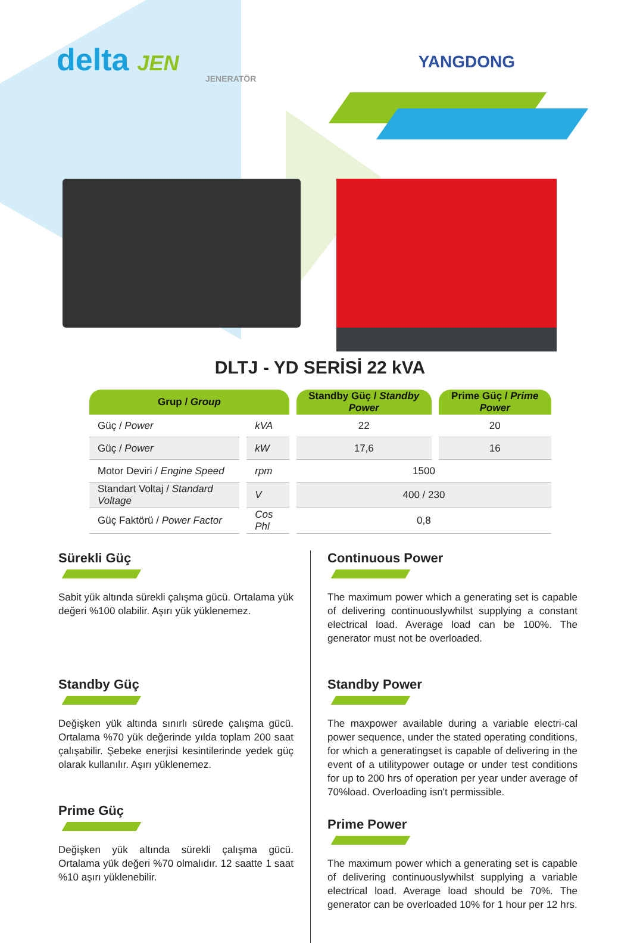delta JEN
JENERATÖR
YANGDONG
DLTJ - YD SERİSİ 22 kVA
| Grup / Group | | Standby Güç / Standby Power | Prime Güç / Prime Power |
| --- | --- | --- | --- |
| Güç / Power | kVA | 22 | 20 |
| Güç / Power | kW | 17,6 | 16 |
| Motor Deviri / Engine Speed | rpm | 1500 | |
| Standart Voltaj / Standard Voltage | V | 400 / 230 | |
| Güç Faktörü / Power Factor | Cos Phl | 0,8 | |
Sürekli Güç
Sabit yük altında sürekli çalışma gücü. Ortalama yük değeri %100 olabilir. Aşırı yük yüklenemez.
Standby Güç
Değişken yük altında sınırlı sürede çalışma gücü. Ortalama %70 yük değerinde yılda toplam 200 saat çalışabilir. Şebeke enerjisi kesintilerinde yedek güç olarak kullanılır. Aşırı yüklenemez.
Prime Güç
Değişken yük altında sürekli çalışma gücü. Ortalama yük değeri %70 olmalıdır. 12 saatte 1 saat %10 aşırı yüklenebilir.
Continuous Power
The maximum power which a generating set is capable of delivering continuouslywhilst supplying a constant electrical load. Average load can be 100%. The generator must not be overloaded.
Standby Power
The maxpower available during a variable electri-cal power sequence, under the stated operating conditions, for which a generatingset is capable of delivering in the event of a utilitypower outage or under test conditions for up to 200 hrs of operation per year under average of 70%load. Overloading isn't permissible.
Prime Power
The maximum power which a generating set is capable of delivering continuouslywhilst supplying a variable electrical load. Average load should be 70%. The generator can be overloaded 10% for 1 hour per 12 hrs.